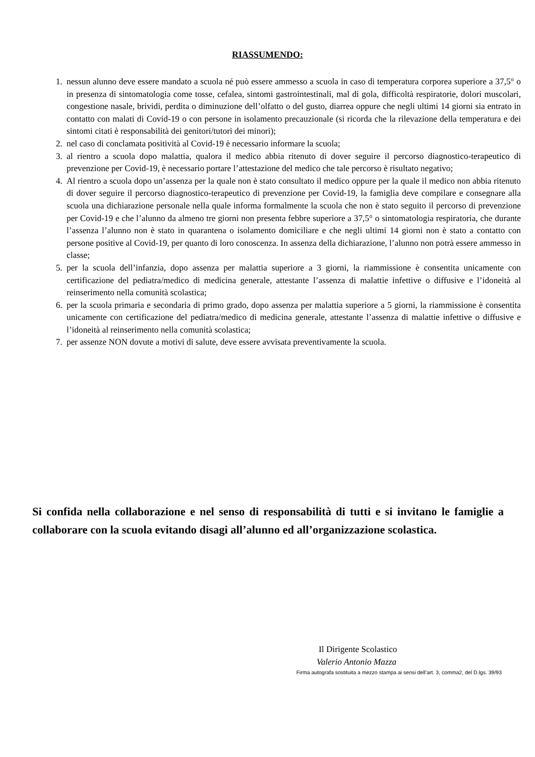RIASSUMENDO:
1. nessun alunno deve essere mandato a scuola né può essere ammesso a scuola in caso di temperatura corporea superiore a 37,5° o in presenza di sintomatologia come tosse, cefalea, sintomi gastrointestinali, mal di gola, difficoltà respiratorie, dolori muscolari, congestione nasale, brividi, perdita o diminuzione dell’olfatto o del gusto, diarrea oppure che negli ultimi 14 giorni sia entrato in contatto con malati di Covid-19 o con persone in isolamento precauzionale (si ricorda che la rilevazione della temperatura e dei sintomi citati è responsabilità dei genitori/tutori dei minori);
2. nel caso di conclamata positività al Covid-19 è necessario informare la scuola;
3. al rientro a scuola dopo malattia, qualora il medico abbia ritenuto di dover seguire il percorso diagnostico-terapeutico di prevenzione per Covid-19, è necessario portare l’attestazione del medico che tale percorso è risultato negativo;
4. Al rientro a scuola dopo un’assenza per la quale non è stato consultato il medico oppure per la quale il medico non abbia ritenuto di dover seguire il percorso diagnostico-terapeutico di prevenzione per Covid-19, la famiglia deve compilare e consegnare alla scuola una dichiarazione personale nella quale informa formalmente la scuola che non è stato seguito il percorso di prevenzione per Covid-19 e che l’alunno da almeno tre giorni non presenta febbre superiore a 37,5° o sintomatologia respiratoria, che durante l’assenza l’alunno non è stato in quarantena o isolamento domiciliare e che negli ultimi 14 giorni non è stato a contatto con persone positive al Covid-19, per quanto di loro conoscenza. In assenza della dichiarazione, l’alunno non potrà essere ammesso in classe;
5. per la scuola dell’infanzia, dopo assenza per malattia superiore a 3 giorni, la riammissione è consentita unicamente con certificazione del pediatra/medico di medicina generale, attestante l’assenza di malattie infettive o diffusive e l’idoneità al reinserimento nella comunità scolastica;
6. per la scuola primaria e secondaria di primo grado, dopo assenza per malattia superiore a 5 giorni, la riammissione è consentita unicamente con certificazione del pediatra/medico di medicina generale, attestante l’assenza di malattie infettive o diffusive e l’idoneità al reinserimento nella comunità scolastica;
7. per assenze NON dovute a motivi di salute, deve essere avvisata preventivamente la scuola.
Si confida nella collaborazione e nel senso di responsabilità di tutti e si invitano le famiglie a collaborare con la scuola evitando disagi all’alunno ed all’organizzazione scolastica.
Il Dirigente Scolastico
Valerio Antonio Mazza
Firma autografa sostituita a mezzo stampa ai sensi dell’art. 3, comma2, del D.lgs. 39/93